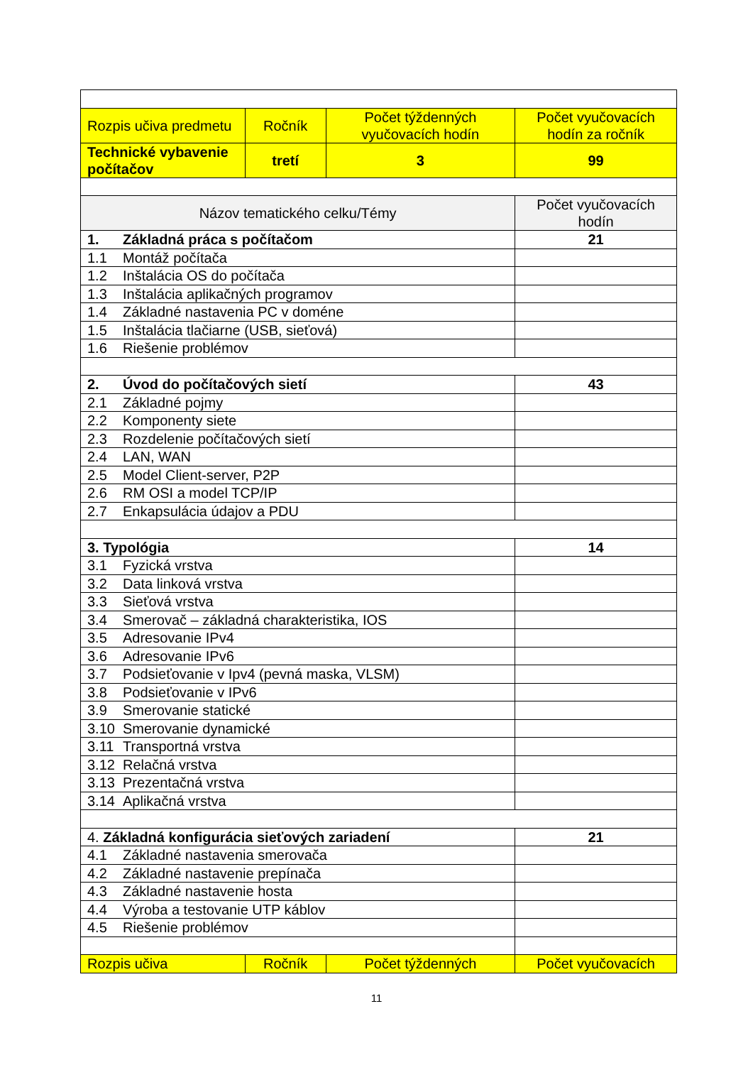| Rozpis učiva predmetu | Ročník | Počet týždenných vyučovacích hodín | Počet vyučovacích hodín za ročník |
| Technické vybavenie počítačov | tretí | 3 | 99 |
| Názov tematického celku/Témy | | | Počet vyučovacích hodín |
| 1. Základná práca s počítačom | | | 21 |
| 1.1 Montáž počítača | | | |
| 1.2 Inštalácia OS do počítača | | | |
| 1.3 Inštalácia aplikačných programov | | | |
| 1.4 Základné nastavenia PC v doméne | | | |
| 1.5 Inštalácia tlačiarne (USB, sieťová) | | | |
| 1.6 Riešenie problémov | | | |
| 2. Úvod do počítačových sietí | | | 43 |
| 2.1 Základné pojmy | | | |
| 2.2 Komponenty siete | | | |
| 2.3 Rozdelenie počítačových sietí | | | |
| 2.4 LAN, WAN | | | |
| 2.5 Model Client-server, P2P | | | |
| 2.6 RM OSI a model TCP/IP | | | |
| 2.7 Enkapsulácia údajov a PDU | | | |
| 3. Typológia | | | 14 |
| 3.1 Fyzická vrstva | | | |
| 3.2 Data linková vrstva | | | |
| 3.3 Sieťová vrstva | | | |
| 3.4 Smerovač – základná charakteristika, IOS | | | |
| 3.5 Adresovanie IPv4 | | | |
| 3.6 Adresovanie IPv6 | | | |
| 3.7 Podsieťovanie v Ipv4 (pevná maska, VLSM) | | | |
| 3.8 Podsieťovanie v IPv6 | | | |
| 3.9 Smerovanie statické | | | |
| 3.10 Smerovanie dynamické | | | |
| 3.11 Transportná vrstva | | | |
| 3.12 Relačná vrstva | | | |
| 3.13 Prezentačná vrstva | | | |
| 3.14 Aplikačná vrstva | | | |
| 4. Základná konfigurácia sieťových zariadení | | | 21 |
| 4.1 Základné nastavenia smerovača | | | |
| 4.2 Základné nastavenie prepínača | | | |
| 4.3 Základné nastavenie hosta | | | |
| 4.4 Výroba a testovanie UTP káblov | | | |
| 4.5 Riešenie problémov | | | |
| Rozpis učiva | Ročník | Počet týždenných | Počet vyučovacích |
11